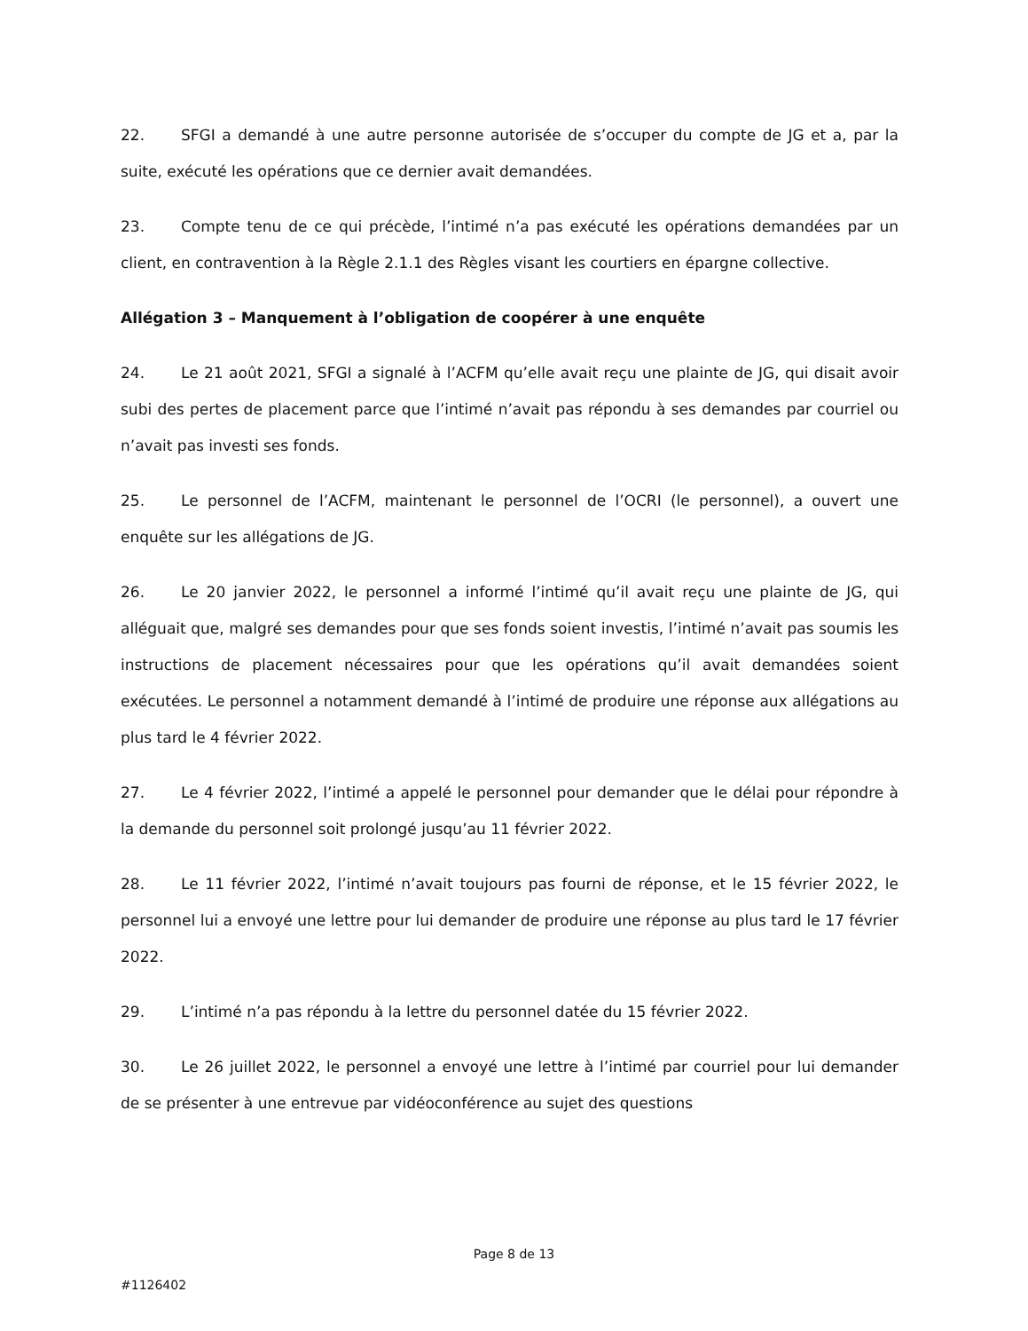22. SFGI a demandé à une autre personne autorisée de s’occuper du compte de JG et a, par la suite, exécuté les opérations que ce dernier avait demandées.
23. Compte tenu de ce qui précède, l’intimé n’a pas exécuté les opérations demandées par un client, en contravention à la Règle 2.1.1 des Règles visant les courtiers en épargne collective.
Allégation 3 – Manquement à l’obligation de coopérer à une enquête
24. Le 21 août 2021, SFGI a signalé à l’ACFM qu’elle avait reçu une plainte de JG, qui disait avoir subi des pertes de placement parce que l’intimé n’avait pas répondu à ses demandes par courriel ou n’avait pas investi ses fonds.
25. Le personnel de l’ACFM, maintenant le personnel de l’OCRI (le personnel), a ouvert une enquête sur les allégations de JG.
26. Le 20 janvier 2022, le personnel a informé l’intimé qu’il avait reçu une plainte de JG, qui alléguait que, malgré ses demandes pour que ses fonds soient investis, l’intimé n’avait pas soumis les instructions de placement nécessaires pour que les opérations qu’il avait demandées soient exécutées. Le personnel a notamment demandé à l’intimé de produire une réponse aux allégations au plus tard le 4 février 2022.
27. Le 4 février 2022, l’intimé a appelé le personnel pour demander que le délai pour répondre à la demande du personnel soit prolongé jusqu’au 11 février 2022.
28. Le 11 février 2022, l’intimé n’avait toujours pas fourni de réponse, et le 15 février 2022, le personnel lui a envoyé une lettre pour lui demander de produire une réponse au plus tard le 17 février 2022.
29. L’intimé n’a pas répondu à la lettre du personnel datée du 15 février 2022.
30. Le 26 juillet 2022, le personnel a envoyé une lettre à l’intimé par courriel pour lui demander de se présenter à une entrevue par vidéoconférence au sujet des questions
Page 8 de 13
#1126402